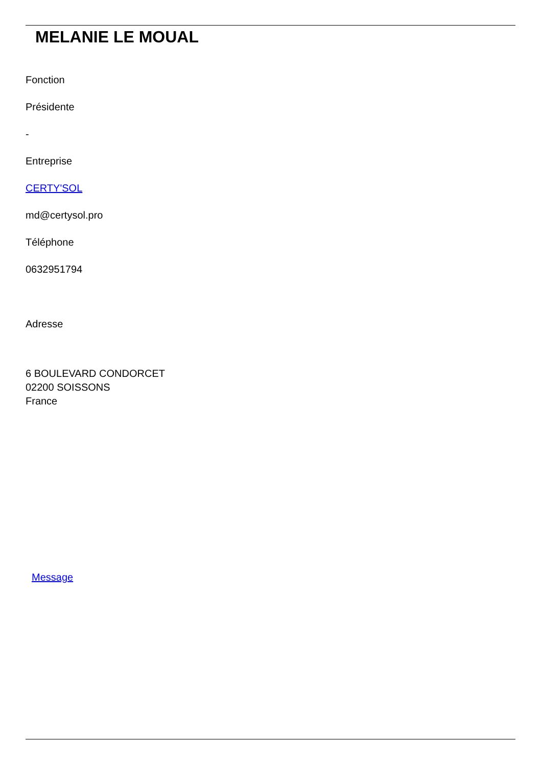MELANIE LE MOUAL
Fonction
Présidente
-
Entreprise
CERTY'SOL
md@certysol.pro
Téléphone
0632951794
Adresse
6 BOULEVARD CONDORCET
02200 SOISSONS
France
Message